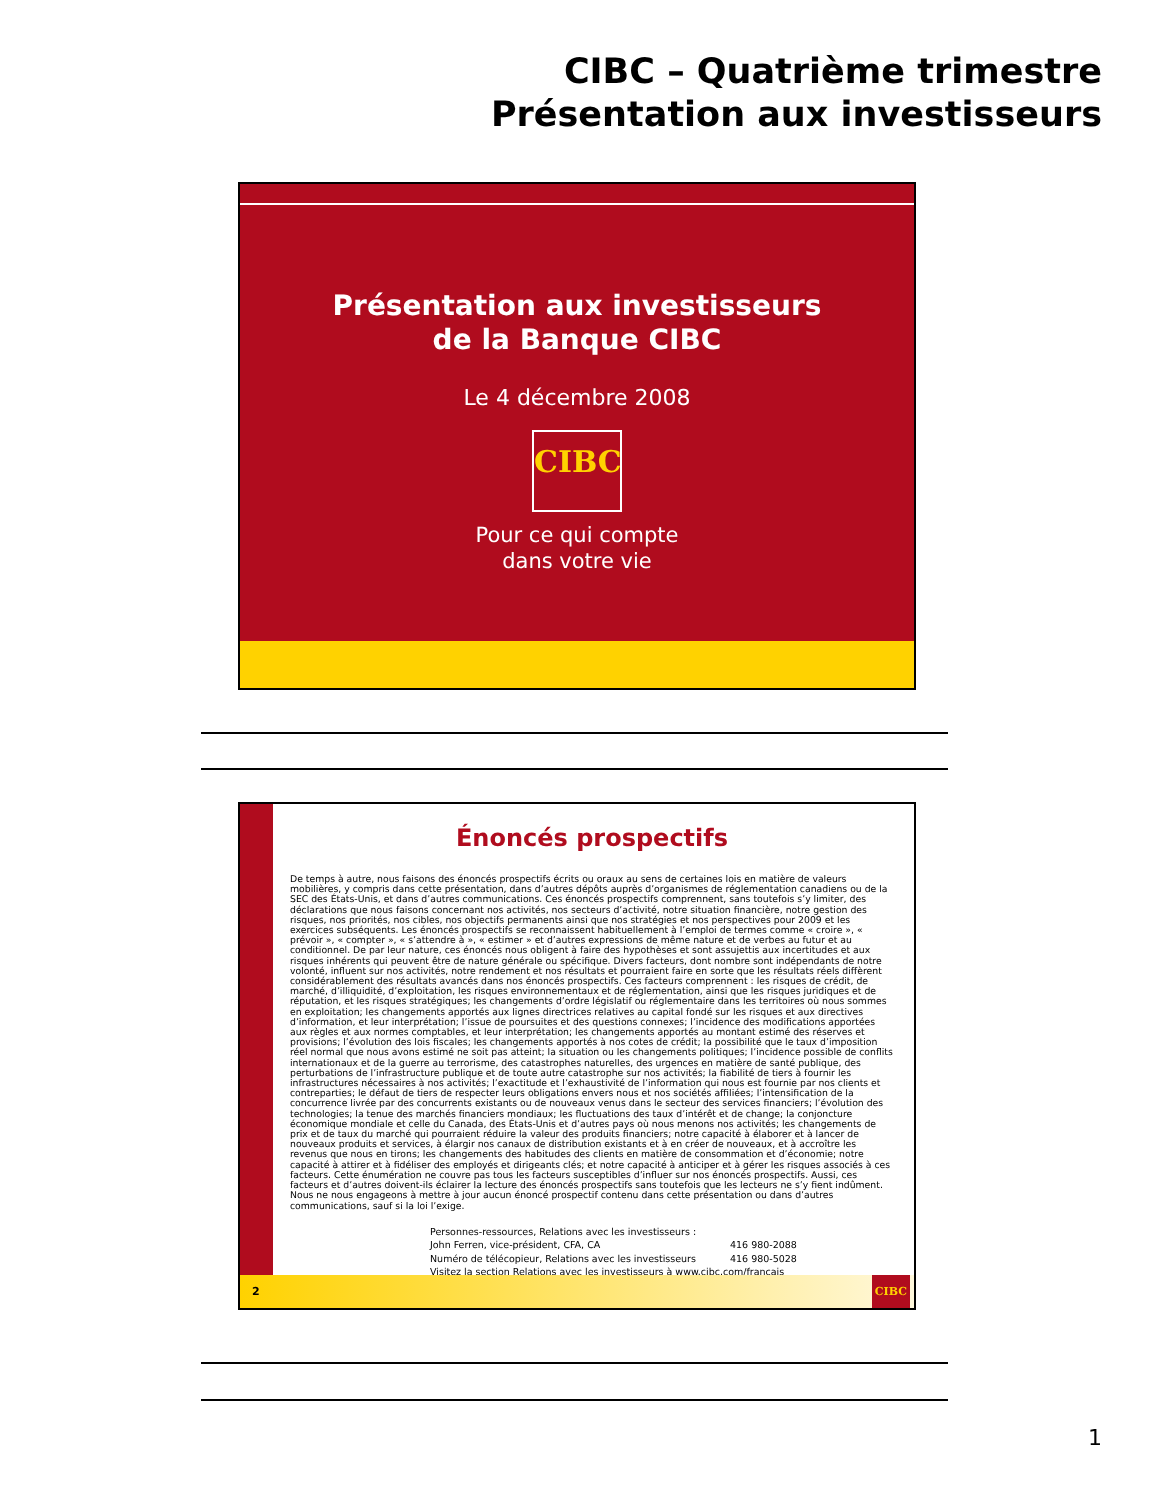CIBC – Quatrième trimestre
Présentation aux investisseurs
Présentation aux investisseurs
de la Banque CIBC
Le 4 décembre 2008
CIBC
Pour ce qui compte
dans votre vie
Énoncés prospectifs
De temps à autre, nous faisons des énoncés prospectifs écrits ou oraux au sens de certaines lois en matière de valeurs mobilières, y compris dans cette présentation, dans d’autres dépôts auprès d’organismes de réglementation canadiens ou de la SEC des États-Unis, et dans d’autres communications. Ces énoncés prospectifs comprennent, sans toutefois s’y limiter, des déclarations que nous faisons concernant nos activités, nos secteurs d’activité, notre situation financière, notre gestion des risques, nos priorités, nos cibles, nos objectifs permanents ainsi que nos stratégies et nos perspectives pour 2009 et les exercices subséquents. Les énoncés prospectifs se reconnaissent habituellement à l’emploi de termes comme « croire », « prévoir », « compter », « s’attendre à », « estimer » et d’autres expressions de même nature et de verbes au futur et au conditionnel. De par leur nature, ces énoncés nous obligent à faire des hypothèses et sont assujettis aux incertitudes et aux risques inhérents qui peuvent être de nature générale ou spécifique. Divers facteurs, dont nombre sont indépendants de notre volonté, influent sur nos activités, notre rendement et nos résultats et pourraient faire en sorte que les résultats réels diffèrent considérablement des résultats avancés dans nos énoncés prospectifs. Ces facteurs comprennent : les risques de crédit, de marché, d’illiquidité, d’exploitation, les risques environnementaux et de réglementation, ainsi que les risques juridiques et de réputation, et les risques stratégiques; les changements d’ordre législatif ou réglementaire dans les territoires où nous sommes en exploitation; les changements apportés aux lignes directrices relatives au capital fondé sur les risques et aux directives d’information, et leur interprétation; l’issue de poursuites et des questions connexes; l’incidence des modifications apportées aux règles et aux normes comptables, et leur interprétation; les changements apportés au montant estimé des réserves et provisions; l’évolution des lois fiscales; les changements apportés à nos cotes de crédit; la possibilité que le taux d’imposition réel normal que nous avons estimé ne soit pas atteint; la situation ou les changements politiques; l’incidence possible de conflits internationaux et de la guerre au terrorisme, des catastrophes naturelles, des urgences en matière de santé publique, des perturbations de l’infrastructure publique et de toute autre catastrophe sur nos activités; la fiabilité de tiers à fournir les infrastructures nécessaires à nos activités; l’exactitude et l’exhaustivité de l’information qui nous est fournie par nos clients et contreparties; le défaut de tiers de respecter leurs obligations envers nous et nos sociétés affiliées; l’intensification de la concurrence livrée par des concurrents existants ou de nouveaux venus dans le secteur des services financiers; l’évolution des technologies; la tenue des marchés financiers mondiaux; les fluctuations des taux d’intérêt et de change; la conjoncture économique mondiale et celle du Canada, des États-Unis et d’autres pays où nous menons nos activités; les changements de prix et de taux du marché qui pourraient réduire la valeur des produits financiers; notre capacité à élaborer et à lancer de nouveaux produits et services, à élargir nos canaux de distribution existants et à en créer de nouveaux, et à accroître les revenus que nous en tirons; les changements des habitudes des clients en matière de consommation et d’économie; notre capacité à attirer et à fidéliser des employés et dirigeants clés; et notre capacité à anticiper et à gérer les risques associés à ces facteurs. Cette énumération ne couvre pas tous les facteurs susceptibles d’influer sur nos énoncés prospectifs. Aussi, ces facteurs et d’autres doivent-ils éclairer la lecture des énoncés prospectifs sans toutefois que les lecteurs ne s’y fient indûment. Nous ne nous engageons à mettre à jour aucun énoncé prospectif contenu dans cette présentation ou dans d’autres communications, sauf si la loi l’exige.
Personnes-ressources, Relations avec les investisseurs :
John Ferren, vice-président, CFA, CA 416 980-2088
Numéro de télécopieur, Relations avec les investisseurs 416 980-5028
Visitez la section Relations avec les investisseurs à www.cibc.com/francais
2 CIBC
1